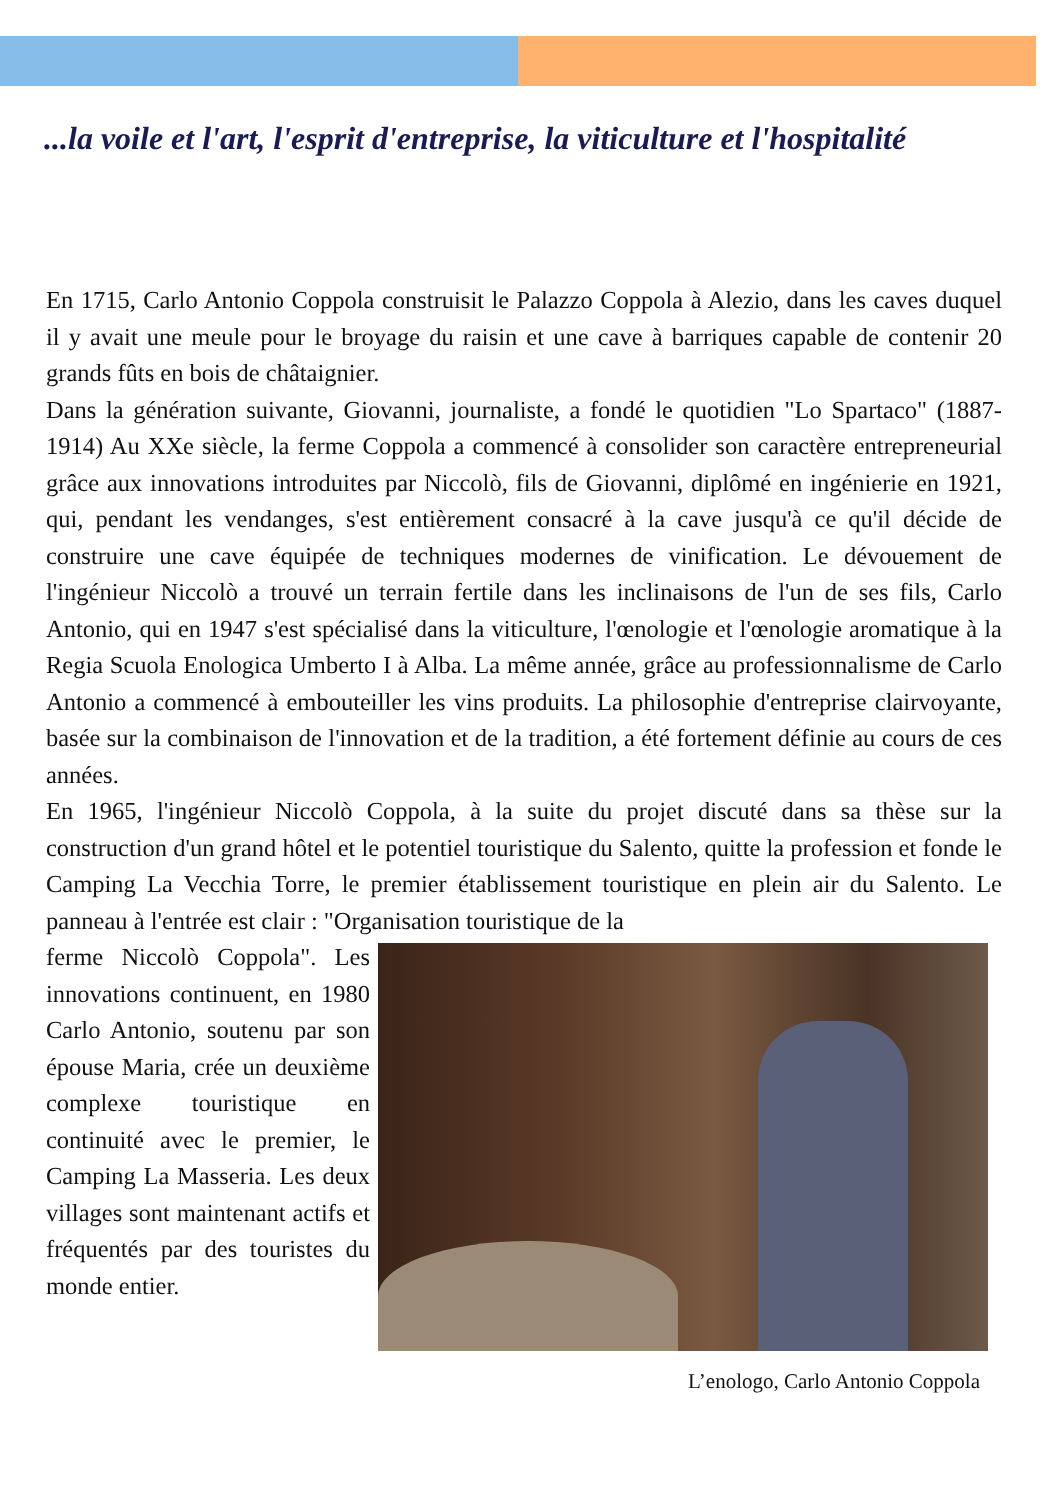...la voile et l'art, l'esprit d'entreprise, la viticulture et l'hospitalité
En 1715, Carlo Antonio Coppola construisit le Palazzo Coppola à Alezio, dans les caves duquel il y avait une meule pour le broyage du raisin et une cave à barriques capable de contenir 20 grands fûts en bois de châtaignier.
Dans la génération suivante, Giovanni, journaliste, a fondé le quotidien "Lo Spartaco" (1887-1914) Au XXe siècle, la ferme Coppola a commencé à consolider son caractère entrepreneurial grâce aux innovations introduites par Niccolò, fils de Giovanni, diplômé en ingénierie en 1921, qui, pendant les vendanges, s'est entièrement consacré à la cave jusqu'à ce qu'il décide de construire une cave équipée de techniques modernes de vinification. Le dévouement de l'ingénieur Niccolò a trouvé un terrain fertile dans les inclinaisons de l'un de ses fils, Carlo Antonio, qui en 1947 s'est spécialisé dans la viticulture, l'œnologie et l'œnologie aromatique à la Regia Scuola Enologica Umberto I à Alba. La même année, grâce au professionnalisme de Carlo Antonio a commencé à embouteiller les vins produits. La philosophie d'entreprise clairvoyante, basée sur la combinaison de l'innovation et de la tradition, a été fortement définie au cours de ces années.
En 1965, l'ingénieur Niccolò Coppola, à la suite du projet discuté dans sa thèse sur la construction d'un grand hôtel et le potentiel touristique du Salento, quitte la profession et fonde le Camping La Vecchia Torre, le premier établissement touristique en plein air du Salento. Le panneau à l'entrée est clair : "Organisation touristique de la
ferme Niccolò Coppola". Les innovations continuent, en 1980 Carlo Antonio, soutenu par son épouse Maria, crée un deuxième complexe touristique en continuité avec le premier, le Camping La Masseria. Les deux villages sont maintenant actifs et fréquentés par des touristes du monde entier.
L’enologo, Carlo Antonio Coppola